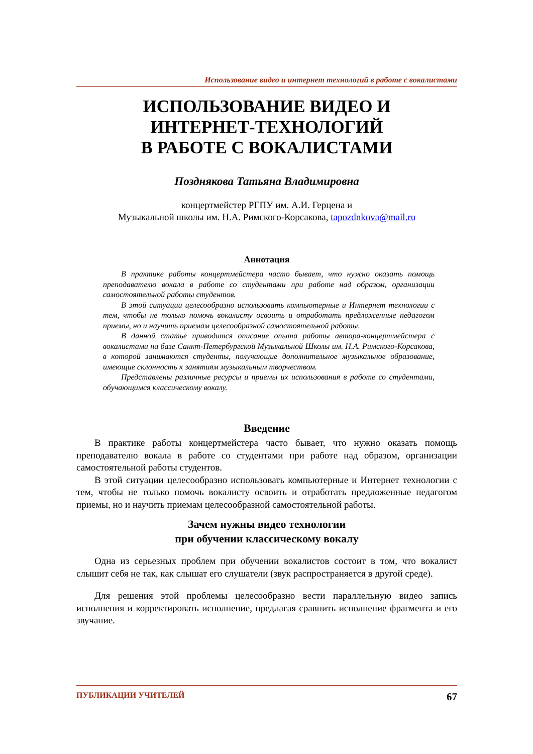Использование видео и интернет технологий в работе с вокалистами
ИСПОЛЬЗОВАНИЕ ВИДЕО И
ИНТЕРНЕТ-ТЕХНОЛОГИЙ
В РАБОТЕ С ВОКАЛИСТАМИ
Позднякова Татьяна Владимировна
концертмейстер РГПУ им. А.И. Герцена и
Музыкальной школы им. Н.А. Римского-Корсакова, tapozdnkova@mail.ru
Аннотация
В практике работы концертмейстера часто бывает, что нужно оказать помощь преподавателю вокала в работе со студентами при работе над образом, организации самостоятельной работы студентов.
В этой ситуации целесообразно использовать компьютерные и Интернет технологии с тем, чтобы не только помочь вокалисту освоить и отработать предложенные педагогом приемы, но и научить приемам целесообразной самостоятельной работы.
В данной статье приводится описание опыта работы автора-концертмейстера с вокалистами на базе Санкт-Петербургской Музыкальной Школы им. Н.А. Римского-Корсакова, в которой занимаются студенты, получающие дополнительное музыкальное образование, имеющие склонность к занятиям музыкальным творчеством.
Представлены различные ресурсы и приемы их использования в работе со студентами, обучающимся классическому вокалу.
Введение
В практике работы концертмейстера часто бывает, что нужно оказать помощь преподавателю вокала в работе со студентами при работе над образом, организации самостоятельной работы студентов.
В этой ситуации целесообразно использовать компьютерные и Интернет технологии с тем, чтобы не только помочь вокалисту освоить и отработать предложенные педагогом приемы, но и научить приемам целесообразной самостоятельной работы.
Зачем нужны видео технологии
при обучении классическому вокалу
Одна из серьезных проблем при обучении вокалистов состоит в том, что вокалист слышит себя не так, как слышат его слушатели (звук распространяется в другой среде).
Для решения этой проблемы целесообразно вести параллельную видео запись исполнения и корректировать исполнение, предлагая сравнить исполнение фрагмента и его звучание.
ПУБЛИКАЦИИ УЧИТЕЛЕЙ 67